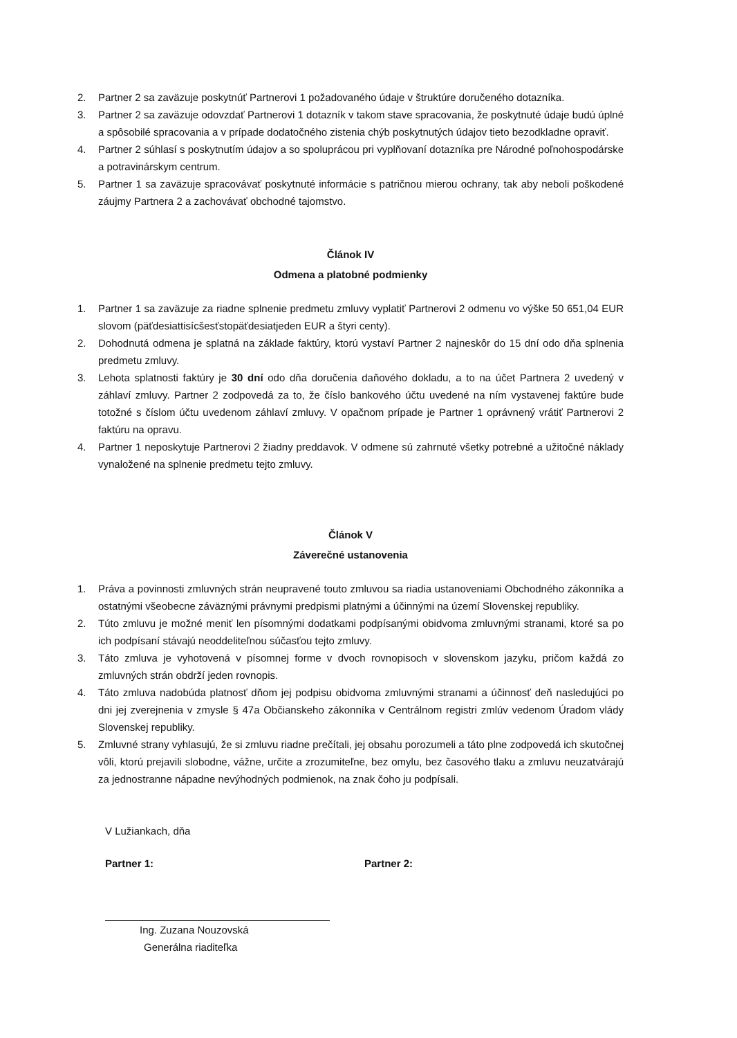2. Partner 2 sa zaväzuje poskytnúť Partnerovi 1 požadovaného údaje v štruktúre doručeného dotazníka.
3. Partner 2 sa zaväzuje odovzdať Partnerovi 1 dotazník v takom stave spracovania, že poskytnuté údaje budú úplné a spôsobilé spracovania a v prípade dodatočného zistenia chýb poskytnutých údajov tieto bezodkladne opraviť.
4. Partner 2 súhlasí s poskytnutím údajov a so spoluprácou pri vyplňovaní dotazníka pre Národné poľnohospodárske a potravinárskym centrum.
5. Partner 1 sa zaväzuje spracovávať poskytnuté informácie s patričnou mierou ochrany, tak aby neboli poškodené záujmy Partnera 2 a zachovávať obchodné tajomstvo.
Článok IV
Odmena a platobné podmienky
1. Partner 1 sa zaväzuje za riadne splnenie predmetu zmluvy vyplatiť Partnerovi 2 odmenu vo výške 50 651,04 EUR slovom (päťdesiattisícšesťstopäťdesiatjeden EUR a štyri centy).
2. Dohodnutá odmena je splatná na základe faktúry, ktorú vystaví Partner 2 najneskôr do 15 dní odo dňa splnenia predmetu zmluvy.
3. Lehota splatnosti faktúry je 30 dní odo dňa doručenia daňového dokladu, a to na účet Partnera 2 uvedený v záhlaví zmluvy. Partner 2 zodpovedá za to, že číslo bankového účtu uvedené na ním vystavenej faktúre bude totožné s číslom účtu uvedenom záhlaví zmluvy. V opačnom prípade je Partner 1 oprávnený vrátiť Partnerovi 2 faktúru na opravu.
4. Partner 1 neposkytuje Partnerovi 2 žiadny preddavok. V odmene sú zahrnuté všetky potrebné a užitočné náklady vynaložené na splnenie predmetu tejto zmluvy.
Článok V
Záverečné ustanovenia
1. Práva a povinnosti zmluvných strán neupravené touto zmluvou sa riadia ustanoveniami Obchodného zákonníka a ostatnými všeobecne záväznými právnymi predpismi platnými a účinnými na území Slovenskej republiky.
2. Túto zmluvu je možné meniť len písomnými dodatkami podpísanými obidvoma zmluvnými stranami, ktoré sa po ich podpísaní stávajú neoddeliteľnou súčasťou tejto zmluvy.
3. Táto zmluva je vyhotovená v písomnej forme v dvoch rovnopisoch v slovenskom jazyku, pričom každá zo zmluvných strán obdrží jeden rovnopis.
4. Táto zmluva nadobúda platnosť dňom jej podpisu obidvoma zmluvnými stranami a účinnosť deň nasledujúci po dni jej zverejnenia v zmysle § 47a Občianskeho zákonníka v Centrálnom registri zmlúv vedenom Úradom vlády Slovenskej republiky.
5. Zmluvné strany vyhlasujú, že si zmluvu riadne prečítali, jej obsahu porozumeli a táto plne zodpovedá ich skutočnej vôli, ktorú prejavili slobodne, vážne, určite a zrozumiteľne, bez omylu, bez časového tlaku a zmluvu neuzatvárajú za jednostranne nápadne nevýhodných podmienok, na znak čoho ju podpísali.
V Lužiankach, dňa
Partner 1: Partner 2:
Ing. Zuzana Nouzovská
Generálna riaditeľka